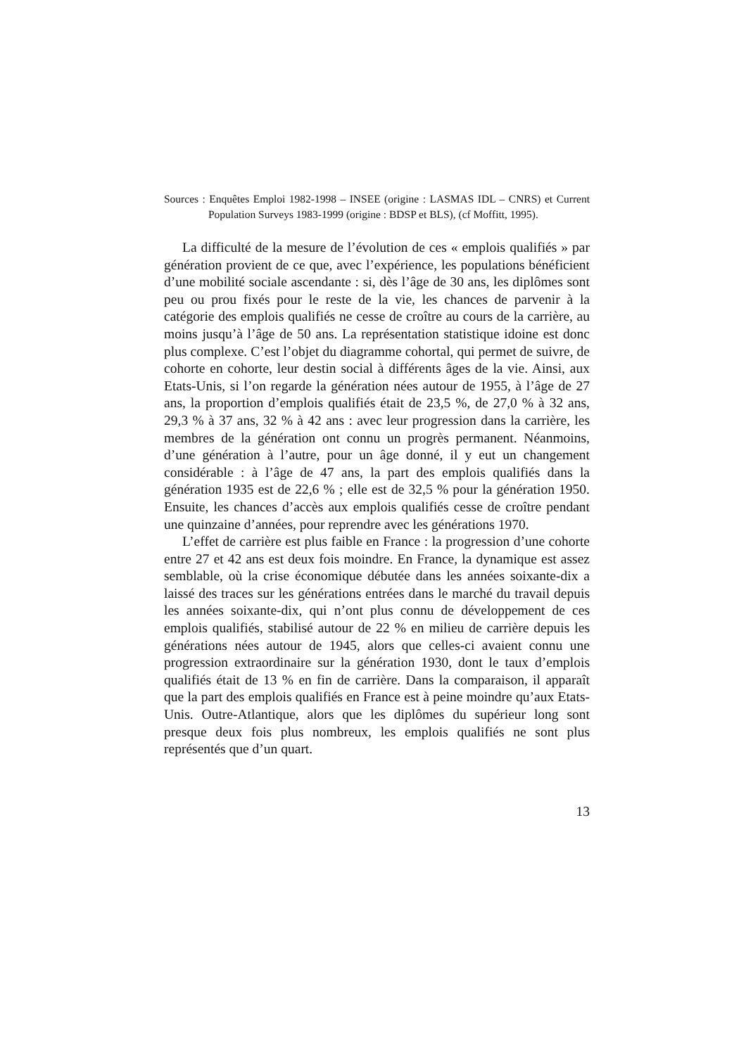Sources : Enquêtes Emploi 1982-1998 – INSEE (origine : LASMAS IDL – CNRS) et Current Population Surveys 1983-1999 (origine : BDSP et BLS), (cf Moffitt, 1995).
La difficulté de la mesure de l’évolution de ces « emplois qualifiés » par génération provient de ce que, avec l’expérience, les populations bénéficient d’une mobilité sociale ascendante : si, dès l’âge de 30 ans, les diplômes sont peu ou prou fixés pour le reste de la vie, les chances de parvenir à la catégorie des emplois qualifiés ne cesse de croître au cours de la carrière, au moins jusqu’à l’âge de 50 ans. La représentation statistique idoine est donc plus complexe. C’est l’objet du diagramme cohortal, qui permet de suivre, de cohorte en cohorte, leur destin social à différents âges de la vie. Ainsi, aux Etats-Unis, si l’on regarde la génération nées autour de 1955, à l’âge de 27 ans, la proportion d’emplois qualifiés était de 23,5 %, de 27,0 % à 32 ans, 29,3 % à 37 ans, 32 % à 42 ans : avec leur progression dans la carrière, les membres de la génération ont connu un progrès permanent. Néanmoins, d’une génération à l’autre, pour un âge donné, il y eut un changement considérable : à l’âge de 47 ans, la part des emplois qualifiés dans la génération 1935 est de 22,6 % ; elle est de 32,5 % pour la génération 1950. Ensuite, les chances d’accès aux emplois qualifiés cesse de croître pendant une quinzaine d’années, pour reprendre avec les générations 1970.
L’effet de carrière est plus faible en France : la progression d’une cohorte entre 27 et 42 ans est deux fois moindre. En France, la dynamique est assez semblable, où la crise économique débutée dans les années soixante-dix a laissé des traces sur les générations entrées dans le marché du travail depuis les années soixante-dix, qui n’ont plus connu de développement de ces emplois qualifiés, stabilisé autour de 22 % en milieu de carrière depuis les générations nées autour de 1945, alors que celles-ci avaient connu une progression extraordinaire sur la génération 1930, dont le taux d’emplois qualifiés était de 13 % en fin de carrière. Dans la comparaison, il apparaît que la part des emplois qualifiés en France est à peine moindre qu’aux Etats-Unis. Outre-Atlantique, alors que les diplômes du supérieur long sont presque deux fois plus nombreux, les emplois qualifiés ne sont plus représentés que d’un quart.
13